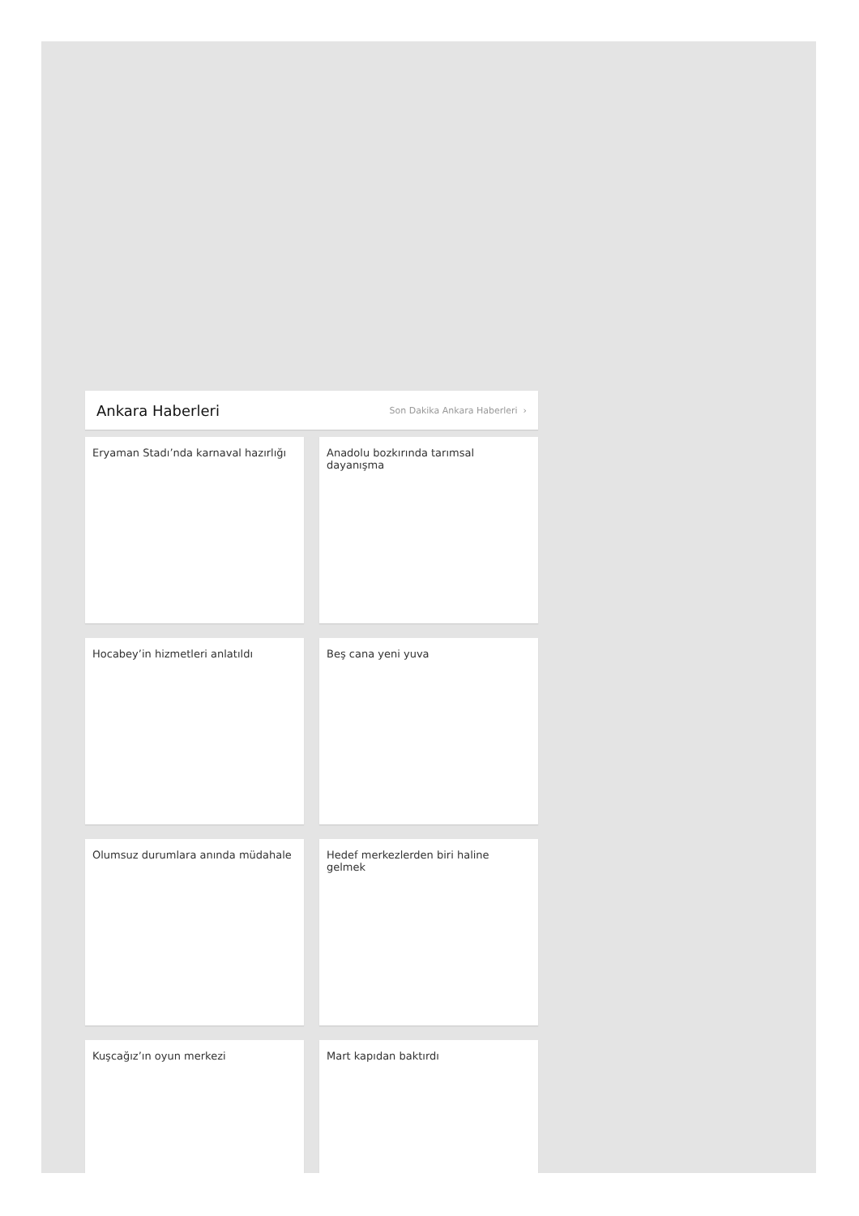Ankara Haberleri
Son Dakika Ankara Haberleri ›
Eryaman Stadı’nda karnaval hazırlığı
Anadolu bozkırında tarımsal dayanışma
Hocabey’in hizmetleri anlatıldı
Beş cana yeni yuva
Olumsuz durumlara anında müdahale
Hedef merkezlerden biri haline gelmek
Kuşcağız’ın oyun merkezi
Mart kapıdan baktırdı